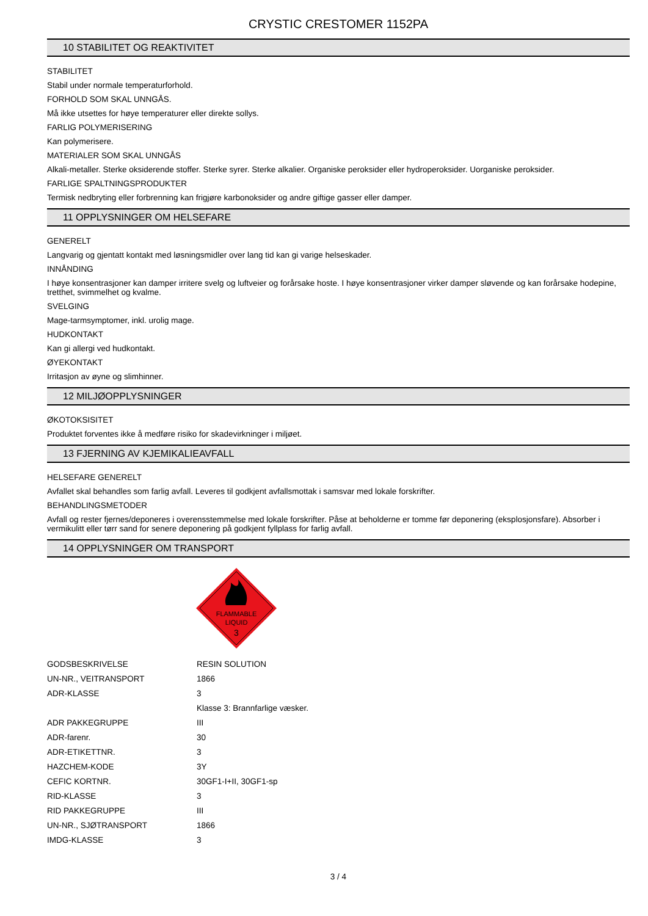CRYSTIC CRESTOMER 1152PA
10 STABILITET OG REAKTIVITET
STABILITET
Stabil under normale temperaturforhold.
FORHOLD SOM SKAL UNNGÅS.
Må ikke utsettes for høye temperaturer eller direkte sollys.
FARLIG POLYMERISERING
Kan polymerisere.
MATERIALER SOM SKAL UNNGÅS
Alkali-metaller. Sterke oksiderende stoffer. Sterke syrer. Sterke alkalier. Organiske peroksider eller hydroperoksider. Uorganiske peroksider.
FARLIGE SPALTNINGSPRODUKTER
Termisk nedbryting eller forbrenning kan frigjøre karbonoksider og andre giftige gasser eller damper.
11 OPPLYSNINGER OM HELSEFARE
GENERELT
Langvarig og gjentatt kontakt med løsningsmidler over lang tid kan gi varige helseskader.
INNÅNDING
I høye konsentrasjoner kan damper irritere svelg og luftveier og forårsake hoste. I høye konsentrasjoner virker damper sløvende og kan forårsake hodepine, tretthet, svimmelhet og kvalme.
SVELGING
Mage-tarmsymptomer, inkl. urolig mage.
HUDKONTAKT
Kan gi allergi ved hudkontakt.
ØYEKONTAKT
Irritasjon av øyne og slimhinner.
12 MILJØOPPLYSNINGER
ØKOTOKSISITET
Produktet forventes ikke å medføre risiko for skadevirkninger i miljøet.
13 FJERNING AV KJEMIKALIEAVFALL
HELSEFARE GENERELT
Avfallet skal behandles som farlig avfall. Leveres til godkjent avfallsmottak i samsvar med lokale forskrifter.
BEHANDLINGSMETODER
Avfall og rester fjernes/deponeres i overensstemmelse med lokale forskrifter. Påse at beholderne er tomme før deponering (eksplosjonsfare). Absorber i vermikulitt eller tørr sand for senere deponering på godkjent fyllplass for farlig avfall.
14 OPPLYSNINGER OM TRANSPORT
FLAMMABLE
LIQUID
3
| GODSBESKRIVELSE | RESIN SOLUTION |
| UN-NR., VEITRANSPORT | 1866 |
| ADR-KLASSE | 3 |
| | Klasse 3: Brannfarlige væsker. |
| ADR PAKKEGRUPPE | III |
| ADR-farenr. | 30 |
| ADR-ETIKETTNR. | 3 |
| HAZCHEM-KODE | 3Y |
| CEFIC KORTNR. | 30GF1-I+II, 30GF1-sp |
| RID-KLASSE | 3 |
| RID PAKKEGRUPPE | III |
| UN-NR., SJØTRANSPORT | 1866 |
| IMDG-KLASSE | 3 |
3 / 4